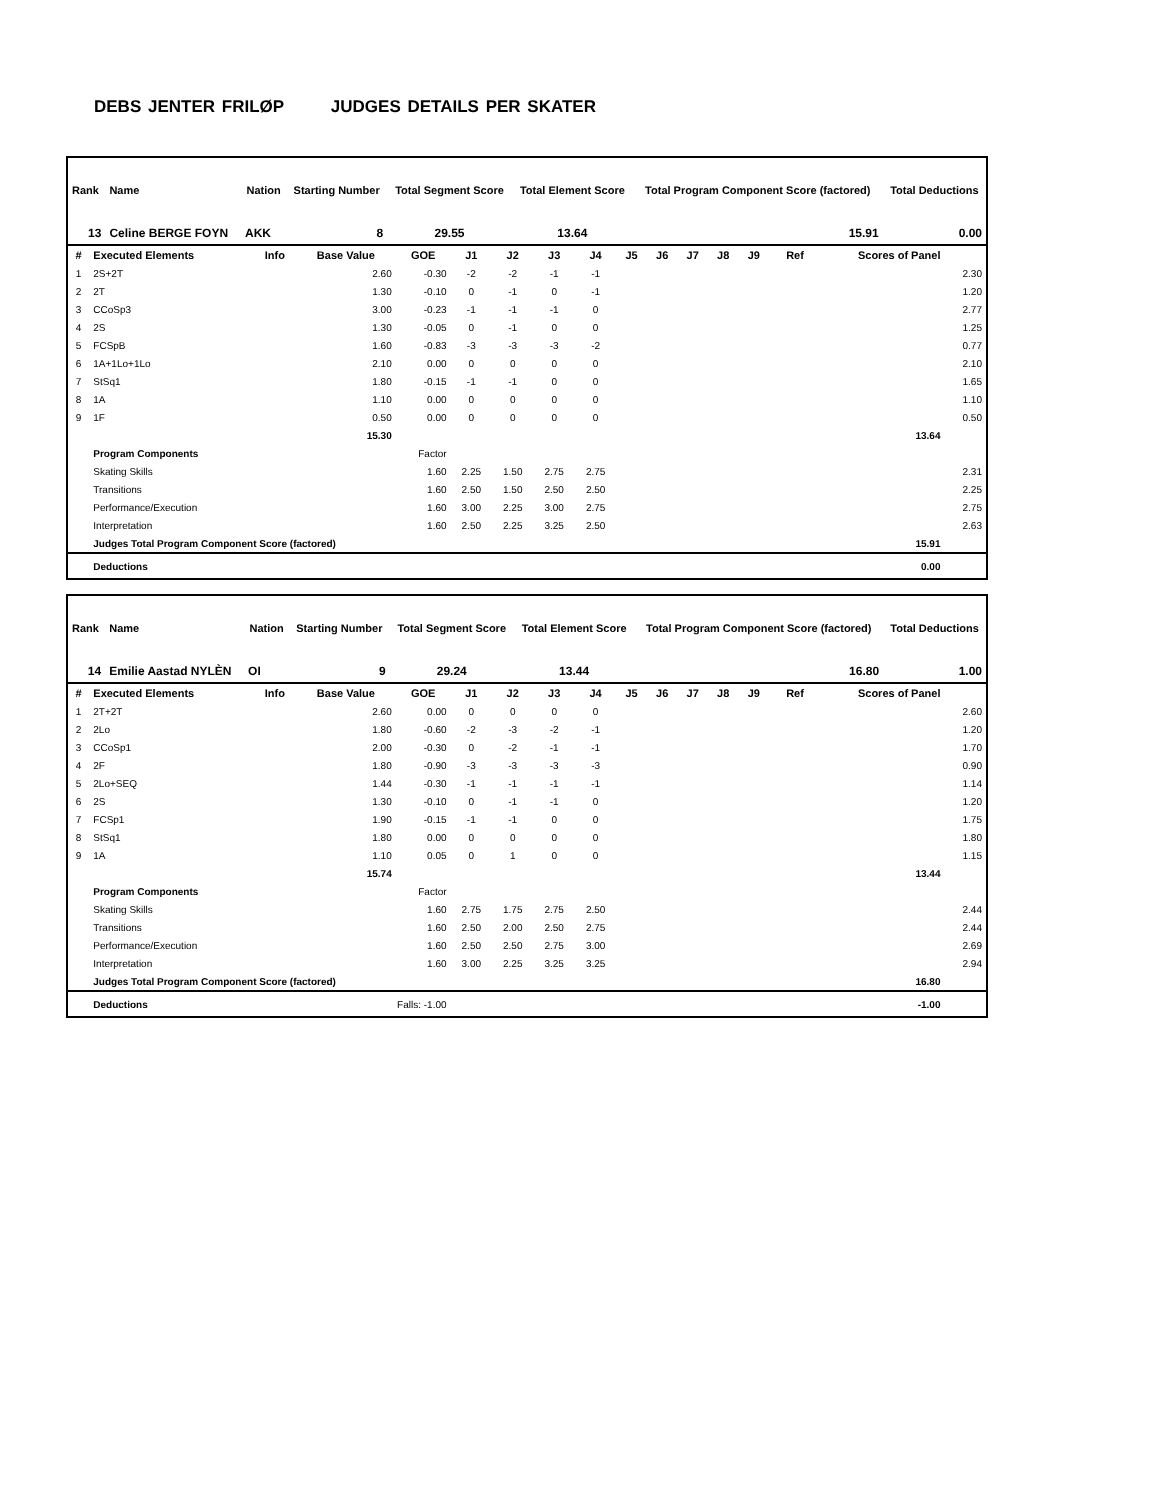DEBS JENTER FRILØP JUDGES DETAILS PER SKATER
| Rank | Name | | Nation | Starting Number | Total Segment Score | Total Element Score | Total Program Component Score (factored) | Total Deductions |
| --- | --- | --- | --- | --- | --- | --- | --- | --- |
| 13 | Celine BERGE FOYN | | AKK | 8 | 29.55 | 13.64 | 15.91 | 0.00 |
| # | Executed Elements | Info | Base Value | GOE | J1 | J2 | J3 | J4 | J5 | J6 | J7 | J8 | J9 | Ref | Scores of Panel | |
| --- | --- | --- | --- | --- | --- | --- | --- | --- | --- | --- | --- | --- | --- | --- | --- | --- |
| 1 | 2S+2T | | 2.60 | -0.30 | -2 | -2 | -1 | -1 | | | | | | | | 2.30 |
| 2 | 2T | | 1.30 | -0.10 | 0 | -1 | 0 | -1 | | | | | | | | 1.20 |
| 3 | CCoSp3 | | 3.00 | -0.23 | -1 | -1 | -1 | 0 | | | | | | | | 2.77 |
| 4 | 2S | | 1.30 | -0.05 | 0 | -1 | 0 | 0 | | | | | | | | 1.25 |
| 5 | FCSpB | | 1.60 | -0.83 | -3 | -3 | -3 | -2 | | | | | | | | 0.77 |
| 6 | 1A+1Lo+1Lo | | 2.10 | 0.00 | 0 | 0 | 0 | 0 | | | | | | | | 2.10 |
| 7 | StSq1 | | 1.80 | -0.15 | -1 | -1 | 0 | 0 | | | | | | | | 1.65 |
| 8 | 1A | | 1.10 | 0.00 | 0 | 0 | 0 | 0 | | | | | | | | 1.10 |
| 9 | 1F | | 0.50 | 0.00 | 0 | 0 | 0 | 0 | | | | | | | | 0.50 |
| | | | 15.30 | | | | | | | | | | | | 13.64 | |
| | Program Components | | | Factor | | | | | | | | | | | | |
| | Skating Skills | | | 1.60 | 2.25 | 1.50 | 2.75 | 2.75 | | | | | | | | 2.31 |
| | Transitions | | | 1.60 | 2.50 | 1.50 | 2.50 | 2.50 | | | | | | | | 2.25 |
| | Performance/Execution | | | 1.60 | 3.00 | 2.25 | 3.00 | 2.75 | | | | | | | | 2.75 |
| | Interpretation | | | 1.60 | 2.50 | 2.25 | 3.25 | 2.50 | | | | | | | | 2.63 |
| | Judges Total Program Component Score (factored) | | | | | | | | | | | | | | 15.91 | |
| | Deductions | | | | | | | | | | | | | | 0.00 | |
| Rank | Name | | Nation | Starting Number | Total Segment Score | Total Element Score | Total Program Component Score (factored) | Total Deductions |
| --- | --- | --- | --- | --- | --- | --- | --- | --- |
| 14 | Emilie Aastad NYLÈN | | OI | 9 | 29.24 | 13.44 | 16.80 | 1.00 |
| # | Executed Elements | Info | Base Value | GOE | J1 | J2 | J3 | J4 | J5 | J6 | J7 | J8 | J9 | Ref | Scores of Panel | |
| --- | --- | --- | --- | --- | --- | --- | --- | --- | --- | --- | --- | --- | --- | --- | --- | --- |
| 1 | 2T+2T | | 2.60 | 0.00 | 0 | 0 | 0 | 0 | | | | | | | | 2.60 |
| 2 | 2Lo | | 1.80 | -0.60 | -2 | -3 | -2 | -1 | | | | | | | | 1.20 |
| 3 | CCoSp1 | | 2.00 | -0.30 | 0 | -2 | -1 | -1 | | | | | | | | 1.70 |
| 4 | 2F | | 1.80 | -0.90 | -3 | -3 | -3 | -3 | | | | | | | | 0.90 |
| 5 | 2Lo+SEQ | | 1.44 | -0.30 | -1 | -1 | -1 | -1 | | | | | | | | 1.14 |
| 6 | 2S | | 1.30 | -0.10 | 0 | -1 | -1 | 0 | | | | | | | | 1.20 |
| 7 | FCSp1 | | 1.90 | -0.15 | -1 | -1 | 0 | 0 | | | | | | | | 1.75 |
| 8 | StSq1 | | 1.80 | 0.00 | 0 | 0 | 0 | 0 | | | | | | | | 1.80 |
| 9 | 1A | | 1.10 | 0.05 | 0 | 1 | 0 | 0 | | | | | | | | 1.15 |
| | | | 15.74 | | | | | | | | | | | | 13.44 | |
| | Program Components | | | Factor | | | | | | | | | | | | |
| | Skating Skills | | | 1.60 | 2.75 | 1.75 | 2.75 | 2.50 | | | | | | | | 2.44 |
| | Transitions | | | 1.60 | 2.50 | 2.00 | 2.50 | 2.75 | | | | | | | | 2.44 |
| | Performance/Execution | | | 1.60 | 2.50 | 2.50 | 2.75 | 3.00 | | | | | | | | 2.69 |
| | Interpretation | | | 1.60 | 3.00 | 2.25 | 3.25 | 3.25 | | | | | | | | 2.94 |
| | Judges Total Program Component Score (factored) | | | | | | | | | | | | | | 16.80 | |
| | Deductions | | Falls: -1.00 | | | | | | | | | | | | -1.00 | |